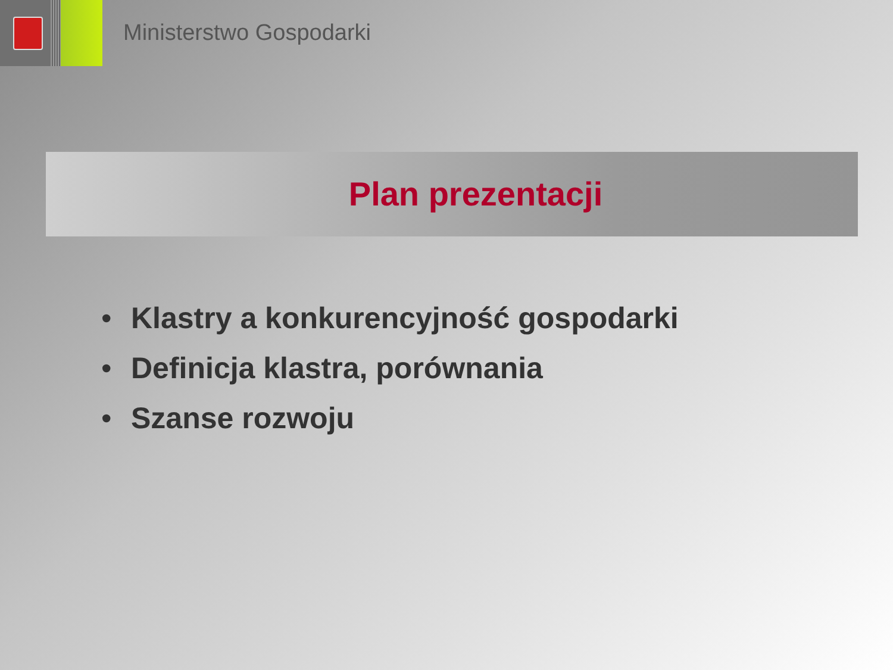Ministerstwo Gospodarki
Plan prezentacji
• Klastry a konkurencyjność gospodarki
• Definicja klastra, porównania
• Szanse rozwoju